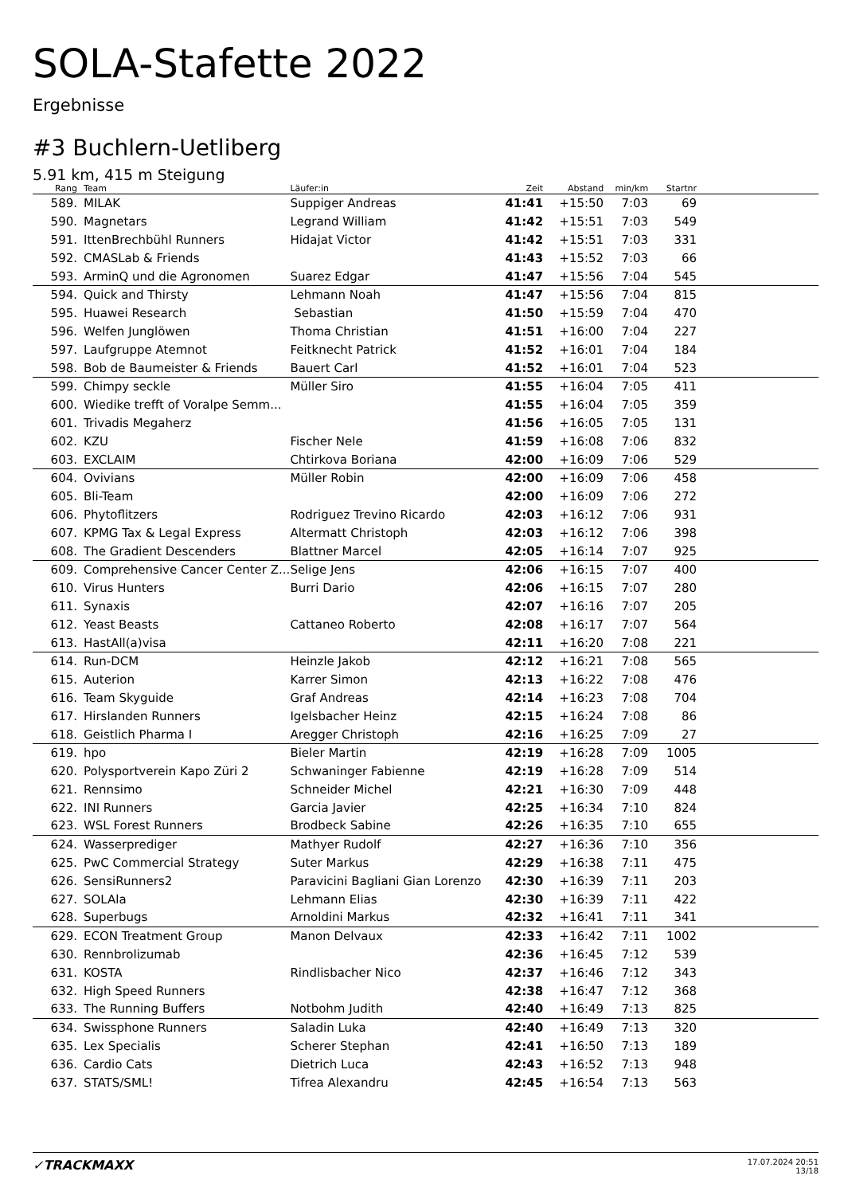SOLA-Stafette 2022
Ergebnisse
#3 Buchlern-Uetliberg
5.91 km, 415 m Steigung
| Rang | | Team | Läufer:in | Zeit | Abstand | min/km | Startnr | |
| --- | --- | --- | --- | --- | --- | --- | --- | --- |
| 589. | | MILAK | Suppiger Andreas | 41:41 | +15:50 | 7:03 | 69 | |
| 590. | | Magnetars | Legrand William | 41:42 | +15:51 | 7:03 | 549 | |
| 591. | | IttenBrechbühl Runners | Hidajat Victor | 41:42 | +15:51 | 7:03 | 331 | |
| 592. | | CMASLab & Friends | | 41:43 | +15:52 | 7:03 | 66 | |
| 593. | | ArminQ und die Agronomen | Suarez Edgar | 41:47 | +15:56 | 7:04 | 545 | |
| 594. | | Quick and Thirsty | Lehmann Noah | 41:47 | +15:56 | 7:04 | 815 | |
| 595. | | Huawei Research | Sebastian | 41:50 | +15:59 | 7:04 | 470 | |
| 596. | | Welfen Junglöwen | Thoma Christian | 41:51 | +16:00 | 7:04 | 227 | |
| 597. | | Laufgruppe Atemnot | Feitknecht Patrick | 41:52 | +16:01 | 7:04 | 184 | |
| 598. | | Bob de Baumeister & Friends | Bauert Carl | 41:52 | +16:01 | 7:04 | 523 | |
| 599. | | Chimpy seckle | Müller Siro | 41:55 | +16:04 | 7:05 | 411 | |
| 600. | | Wiedike trefft of Voralpe Semm... | | 41:55 | +16:04 | 7:05 | 359 | |
| 601. | | Trivadis Megaherz | | 41:56 | +16:05 | 7:05 | 131 | |
| 602. | | KZU | Fischer Nele | 41:59 | +16:08 | 7:06 | 832 | |
| 603. | | EXCLAIM | Chtirkova Boriana | 42:00 | +16:09 | 7:06 | 529 | |
| 604. | | Ovivians | Müller Robin | 42:00 | +16:09 | 7:06 | 458 | |
| 605. | | Bli-Team | | 42:00 | +16:09 | 7:06 | 272 | |
| 606. | | Phytoflitzers | Rodriguez Trevino Ricardo | 42:03 | +16:12 | 7:06 | 931 | |
| 607. | | KPMG Tax & Legal Express | Altermatt Christoph | 42:03 | +16:12 | 7:06 | 398 | |
| 608. | | The Gradient Descenders | Blattner Marcel | 42:05 | +16:14 | 7:07 | 925 | |
| 609. | | Comprehensive Cancer Center Z... | Selige Jens | 42:06 | +16:15 | 7:07 | 400 | |
| 610. | | Virus Hunters | Burri Dario | 42:06 | +16:15 | 7:07 | 280 | |
| 611. | | Synaxis | | 42:07 | +16:16 | 7:07 | 205 | |
| 612. | | Yeast Beasts | Cattaneo Roberto | 42:08 | +16:17 | 7:07 | 564 | |
| 613. | | HastAll(a)visa | | 42:11 | +16:20 | 7:08 | 221 | |
| 614. | | Run-DCM | Heinzle Jakob | 42:12 | +16:21 | 7:08 | 565 | |
| 615. | | Auterion | Karrer Simon | 42:13 | +16:22 | 7:08 | 476 | |
| 616. | | Team Skyguide | Graf Andreas | 42:14 | +16:23 | 7:08 | 704 | |
| 617. | | Hirslanden Runners | Igelsbacher Heinz | 42:15 | +16:24 | 7:08 | 86 | |
| 618. | | Geistlich Pharma I | Aregger Christoph | 42:16 | +16:25 | 7:09 | 27 | |
| 619. | | hpo | Bieler Martin | 42:19 | +16:28 | 7:09 | 1005 | |
| 620. | | Polysportverein Kapo Züri 2 | Schwaninger Fabienne | 42:19 | +16:28 | 7:09 | 514 | |
| 621. | | Rennsimo | Schneider Michel | 42:21 | +16:30 | 7:09 | 448 | |
| 622. | | INI Runners | Garcia Javier | 42:25 | +16:34 | 7:10 | 824 | |
| 623. | | WSL Forest Runners | Brodbeck Sabine | 42:26 | +16:35 | 7:10 | 655 | |
| 624. | | Wasserprediger | Mathyer Rudolf | 42:27 | +16:36 | 7:10 | 356 | |
| 625. | | PwC Commercial Strategy | Suter Markus | 42:29 | +16:38 | 7:11 | 475 | |
| 626. | | SensiRunners2 | Paravicini Bagliani Gian Lorenzo | 42:30 | +16:39 | 7:11 | 203 | |
| 627. | | SOLAla | Lehmann Elias | 42:30 | +16:39 | 7:11 | 422 | |
| 628. | | Superbugs | Arnoldini Markus | 42:32 | +16:41 | 7:11 | 341 | |
| 629. | | ECON Treatment Group | Manon Delvaux | 42:33 | +16:42 | 7:11 | 1002 | |
| 630. | | Rennbrolizumab | | 42:36 | +16:45 | 7:12 | 539 | |
| 631. | | KOSTA | Rindlisbacher Nico | 42:37 | +16:46 | 7:12 | 343 | |
| 632. | | High Speed Runners | | 42:38 | +16:47 | 7:12 | 368 | |
| 633. | | The Running Buffers | Notbohm Judith | 42:40 | +16:49 | 7:13 | 825 | |
| 634. | | Swissphone Runners | Saladin Luka | 42:40 | +16:49 | 7:13 | 320 | |
| 635. | | Lex Specialis | Scherer Stephan | 42:41 | +16:50 | 7:13 | 189 | |
| 636. | | Cardio Cats | Dietrich Luca | 42:43 | +16:52 | 7:13 | 948 | |
| 637. | | STATS/SML! | Tifrea Alexandru | 42:45 | +16:54 | 7:13 | 563 | |
✓TRACKMAXX
17.07.2024 20:51
13/18